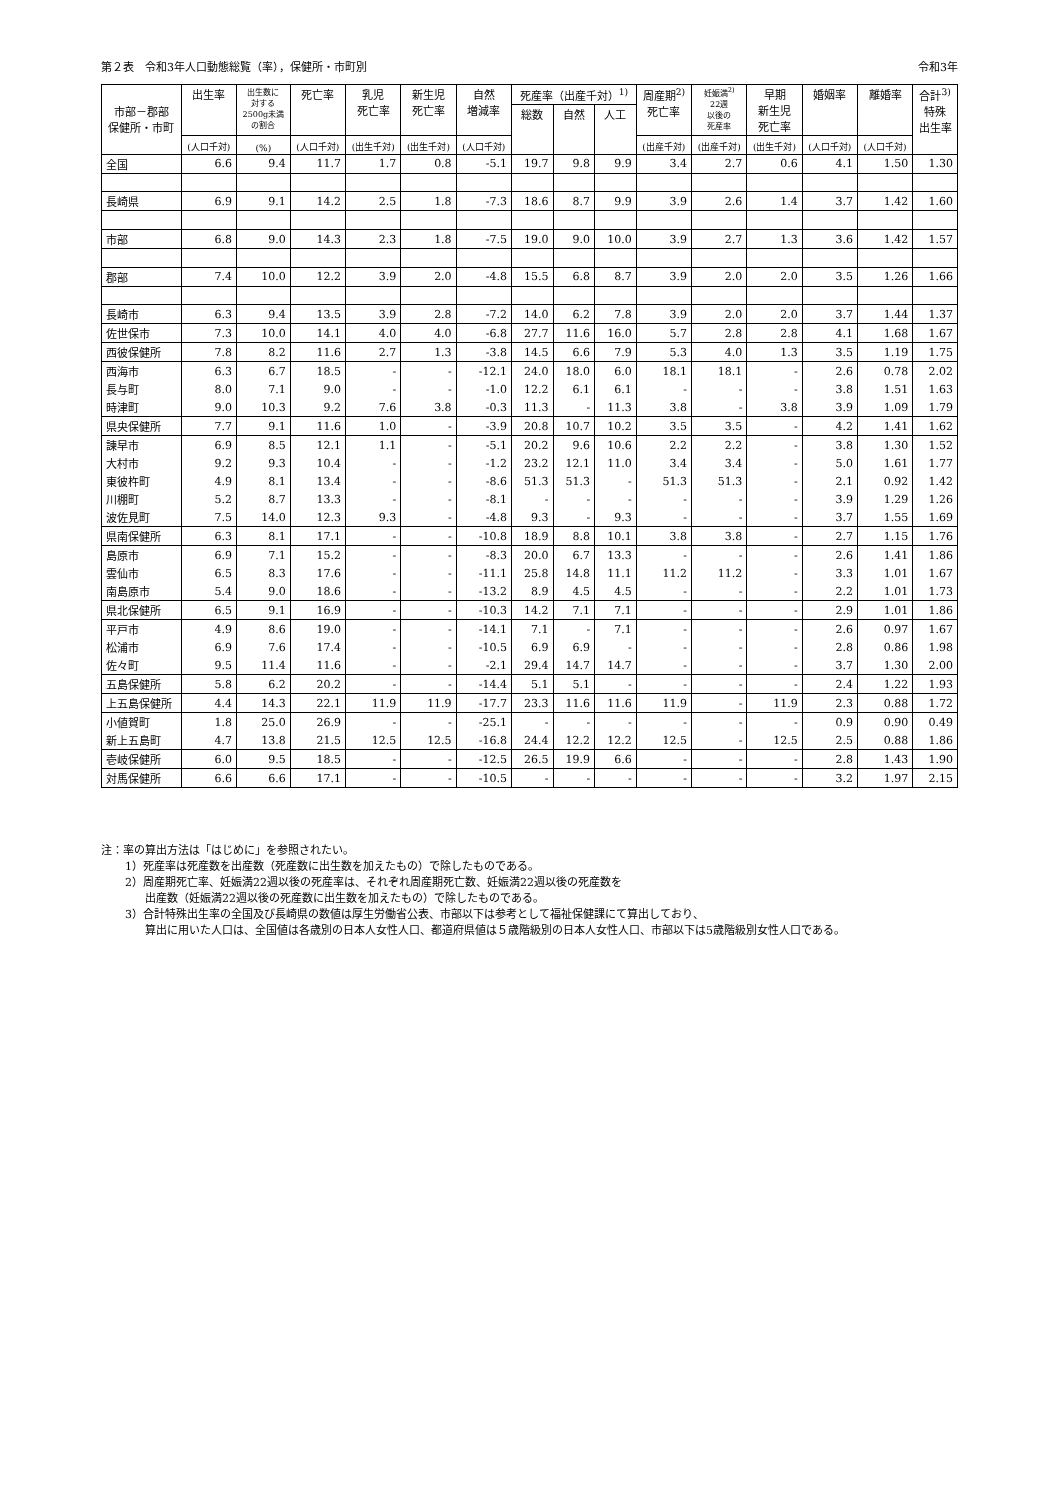第２表　令和3年人口動態総覧（率），保健所・市町別 令和3年
| 市部－郡部 保健所・市町 | 出生率 | 出生数に 対する 2500g未満 の割合 | 死亡率 | 乳児 死亡率 | 新生児 死亡率 | 自然 増減率 | 死産率（出産千対）<sup>1)</sup> | | | 周産期<sup>2)</sup> 死亡率 | 妊娠満<sup>2)</sup> 22週 以後の 死産率 | 早期 新生児 死亡率 | 婚姻率 | 離婚率 | 合計<sup>3)</sup> 特殊 出生率 |
| --- | --- | --- | --- | --- | --- | --- | --- | --- | --- | --- | --- | --- | --- | --- | --- |
| | | | | | | | 総数 | 自然 | 人工 | | | | | | |
| | (人口千対) | (%) | (人口千対) | (出生千対) | (出生千対) | (人口千対) | | | | (出産千対) | (出産千対) | (出生千対) | (人口千対) | (人口千対) | |
| 全国 | 6.6 | 9.4 | 11.7 | 1.7 | 0.8 | -5.1 | 19.7 | 9.8 | 9.9 | 3.4 | 2.7 | 0.6 | 4.1 | 1.50 | 1.30 |
| 長崎県 | 6.9 | 9.1 | 14.2 | 2.5 | 1.8 | -7.3 | 18.6 | 8.7 | 9.9 | 3.9 | 2.6 | 1.4 | 3.7 | 1.42 | 1.60 |
| 市部 | 6.8 | 9.0 | 14.3 | 2.3 | 1.8 | -7.5 | 19.0 | 9.0 | 10.0 | 3.9 | 2.7 | 1.3 | 3.6 | 1.42 | 1.57 |
| 郡部 | 7.4 | 10.0 | 12.2 | 3.9 | 2.0 | -4.8 | 15.5 | 6.8 | 8.7 | 3.9 | 2.0 | 2.0 | 3.5 | 1.26 | 1.66 |
| 長崎市 | 6.3 | 9.4 | 13.5 | 3.9 | 2.8 | -7.2 | 14.0 | 6.2 | 7.8 | 3.9 | 2.0 | 2.0 | 3.7 | 1.44 | 1.37 |
| 佐世保市 | 7.3 | 10.0 | 14.1 | 4.0 | 4.0 | -6.8 | 27.7 | 11.6 | 16.0 | 5.7 | 2.8 | 2.8 | 4.1 | 1.68 | 1.67 |
| 西彼保健所 | 7.8 | 8.2 | 11.6 | 2.7 | 1.3 | -3.8 | 14.5 | 6.6 | 7.9 | 5.3 | 4.0 | 1.3 | 3.5 | 1.19 | 1.75 |
| 西海市 | 6.3 | 6.7 | 18.5 | - | - | -12.1 | 24.0 | 18.0 | 6.0 | 18.1 | 18.1 | - | 2.6 | 0.78 | 2.02 |
| 長与町 | 8.0 | 7.1 | 9.0 | - | - | -1.0 | 12.2 | 6.1 | 6.1 | - | - | - | 3.8 | 1.51 | 1.63 |
| 時津町 | 9.0 | 10.3 | 9.2 | 7.6 | 3.8 | -0.3 | 11.3 | - | 11.3 | 3.8 | - | 3.8 | 3.9 | 1.09 | 1.79 |
| 県央保健所 | 7.7 | 9.1 | 11.6 | 1.0 | - | -3.9 | 20.8 | 10.7 | 10.2 | 3.5 | 3.5 | - | 4.2 | 1.41 | 1.62 |
| 諫早市 | 6.9 | 8.5 | 12.1 | 1.1 | - | -5.1 | 20.2 | 9.6 | 10.6 | 2.2 | 2.2 | - | 3.8 | 1.30 | 1.52 |
| 大村市 | 9.2 | 9.3 | 10.4 | - | - | -1.2 | 23.2 | 12.1 | 11.0 | 3.4 | 3.4 | - | 5.0 | 1.61 | 1.77 |
| 東彼杵町 | 4.9 | 8.1 | 13.4 | - | - | -8.6 | 51.3 | 51.3 | - | 51.3 | 51.3 | - | 2.1 | 0.92 | 1.42 |
| 川棚町 | 5.2 | 8.7 | 13.3 | - | - | -8.1 | - | - | - | - | - | - | 3.9 | 1.29 | 1.26 |
| 波佐見町 | 7.5 | 14.0 | 12.3 | 9.3 | - | -4.8 | 9.3 | - | 9.3 | - | - | - | 3.7 | 1.55 | 1.69 |
| 県南保健所 | 6.3 | 8.1 | 17.1 | - | - | -10.8 | 18.9 | 8.8 | 10.1 | 3.8 | 3.8 | - | 2.7 | 1.15 | 1.76 |
| 島原市 | 6.9 | 7.1 | 15.2 | - | - | -8.3 | 20.0 | 6.7 | 13.3 | - | - | - | 2.6 | 1.41 | 1.86 |
| 雲仙市 | 6.5 | 8.3 | 17.6 | - | - | -11.1 | 25.8 | 14.8 | 11.1 | 11.2 | 11.2 | - | 3.3 | 1.01 | 1.67 |
| 南島原市 | 5.4 | 9.0 | 18.6 | - | - | -13.2 | 8.9 | 4.5 | 4.5 | - | - | - | 2.2 | 1.01 | 1.73 |
| 県北保健所 | 6.5 | 9.1 | 16.9 | - | - | -10.3 | 14.2 | 7.1 | 7.1 | - | - | - | 2.9 | 1.01 | 1.86 |
| 平戸市 | 4.9 | 8.6 | 19.0 | - | - | -14.1 | 7.1 | - | 7.1 | - | - | - | 2.6 | 0.97 | 1.67 |
| 松浦市 | 6.9 | 7.6 | 17.4 | - | - | -10.5 | 6.9 | 6.9 | - | - | - | - | 2.8 | 0.86 | 1.98 |
| 佐々町 | 9.5 | 11.4 | 11.6 | - | - | -2.1 | 29.4 | 14.7 | 14.7 | - | - | - | 3.7 | 1.30 | 2.00 |
| 五島保健所 | 5.8 | 6.2 | 20.2 | - | - | -14.4 | 5.1 | 5.1 | - | - | - | - | 2.4 | 1.22 | 1.93 |
| 上五島保健所 | 4.4 | 14.3 | 22.1 | 11.9 | 11.9 | -17.7 | 23.3 | 11.6 | 11.6 | 11.9 | - | 11.9 | 2.3 | 0.88 | 1.72 |
| 小値賀町 | 1.8 | 25.0 | 26.9 | - | - | -25.1 | - | - | - | - | - | - | 0.9 | 0.90 | 0.49 |
| 新上五島町 | 4.7 | 13.8 | 21.5 | 12.5 | 12.5 | -16.8 | 24.4 | 12.2 | 12.2 | 12.5 | - | 12.5 | 2.5 | 0.88 | 1.86 |
| 壱岐保健所 | 6.0 | 9.5 | 18.5 | - | - | -12.5 | 26.5 | 19.9 | 6.6 | - | - | - | 2.8 | 1.43 | 1.90 |
| 対馬保健所 | 6.6 | 6.6 | 17.1 | - | - | -10.5 | - | - | - | - | - | - | 3.2 | 1.97 | 2.15 |
注：率の算出方法は「はじめに」を参照されたい。
1）死産率は死産数を出産数（死産数に出生数を加えたもの）で除したものである。
2）周産期死亡率、妊娠満22週以後の死産率は、それぞれ周産期死亡数、妊娠満22週以後の死産数を
出産数（妊娠満22週以後の死産数に出生数を加えたもの）で除したものである。
3）合計特殊出生率の全国及び長崎県の数値は厚生労働省公表、市部以下は参考として福祉保健課にて算出しており、
算出に用いた人口は、全国値は各歳別の日本人女性人口、都道府県値は５歳階級別の日本人女性人口、市部以下は5歳階級別女性人口である。